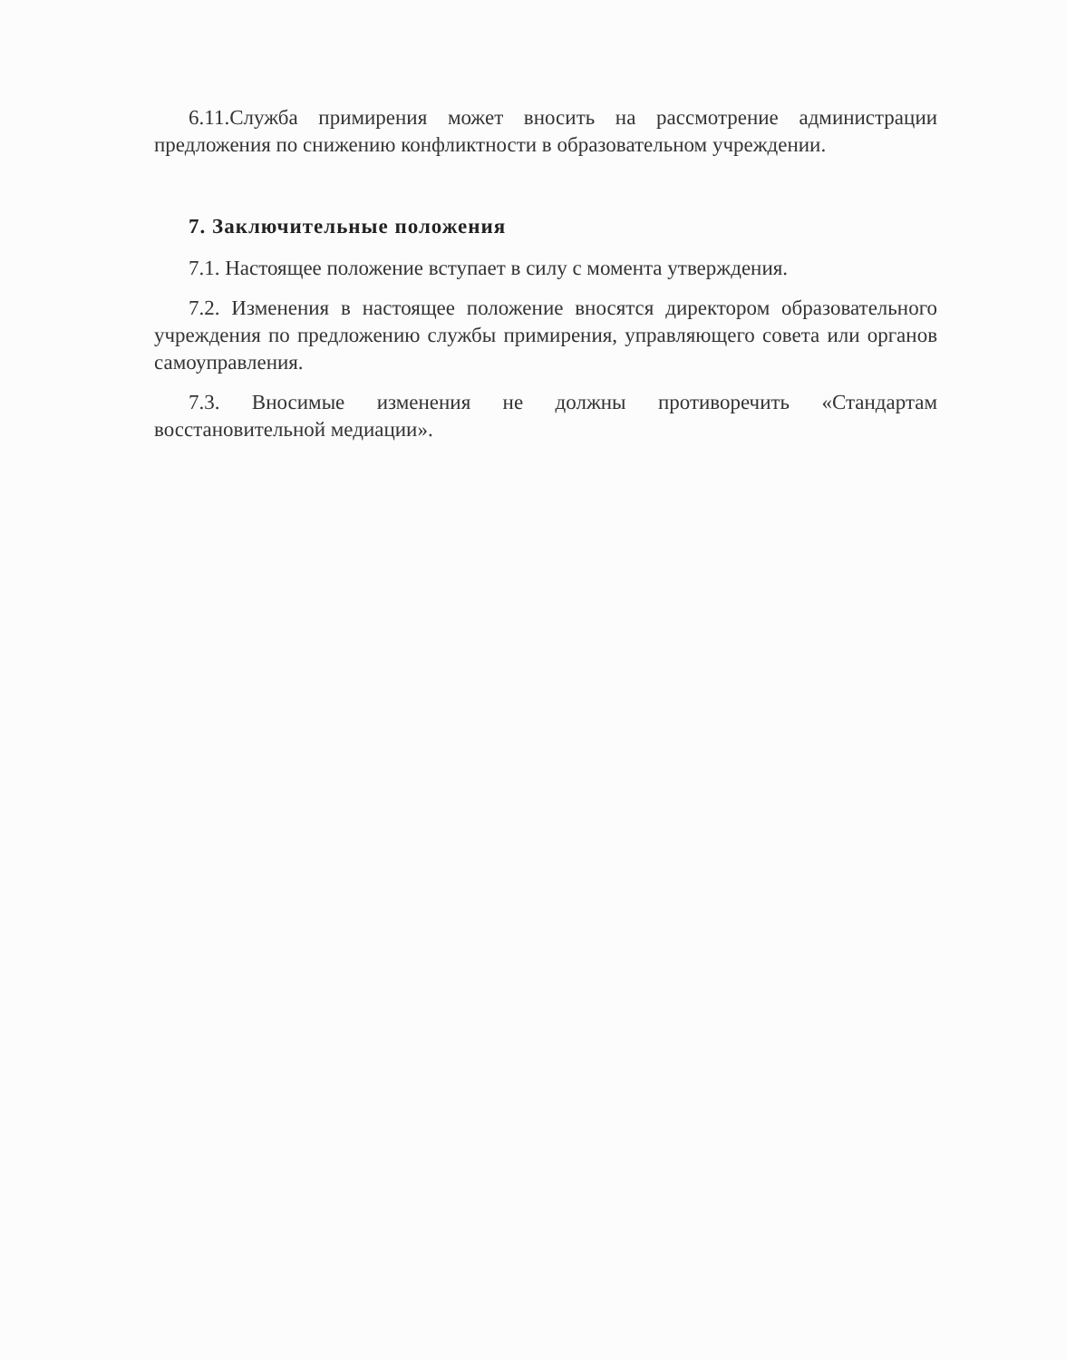6.11.Служба примирения может вносить на рассмотрение администрации предложения по снижению конфликтности в образовательном учреждении.
7. Заключительные положения
7.1. Настоящее положение вступает в силу с момента утверждения.
7.2. Изменения в настоящее положение вносятся директором образовательного учреждения по предложению службы примирения, управляющего совета или органов самоуправления.
7.3. Вносимые изменения не должны противоречить «Стандартам восстановительной медиации».